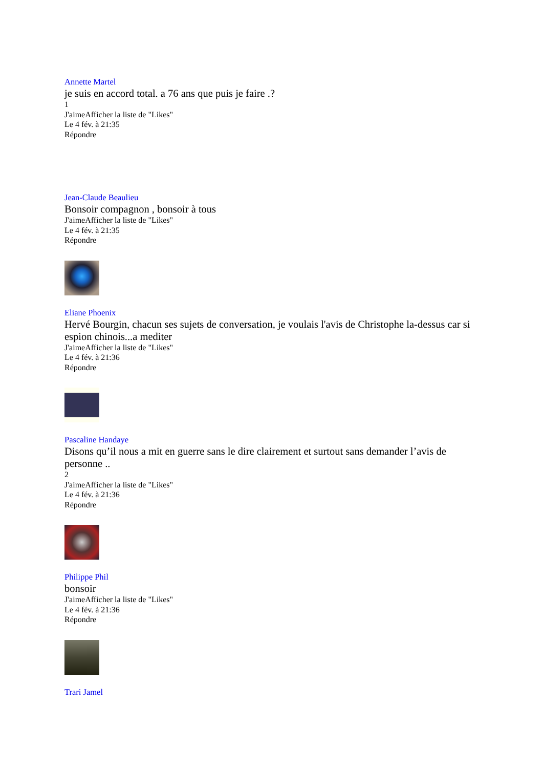Annette Martel
je suis en accord total. a 76 ans que puis je faire .?
1
J'aimeAfficher la liste de "Likes"
Le 4 fév. à 21:35
Répondre
Jean-Claude Beaulieu
Bonsoir compagnon , bonsoir à tous
J'aimeAfficher la liste de "Likes"
Le 4 fév. à 21:35
Répondre
Eliane Phoenix
Hervé Bourgin, chacun ses sujets de conversation, je voulais l'avis de Christophe la-dessus car si espion chinois...a mediter
J'aimeAfficher la liste de "Likes"
Le 4 fév. à 21:36
Répondre
Pascaline Handaye
Disons qu’il nous a mit en guerre sans le dire clairement et surtout sans demander l’avis de personne ..
2
J'aimeAfficher la liste de "Likes"
Le 4 fév. à 21:36
Répondre
Philippe Phil
bonsoir
J'aimeAfficher la liste de "Likes"
Le 4 fév. à 21:36
Répondre
Trari Jamel